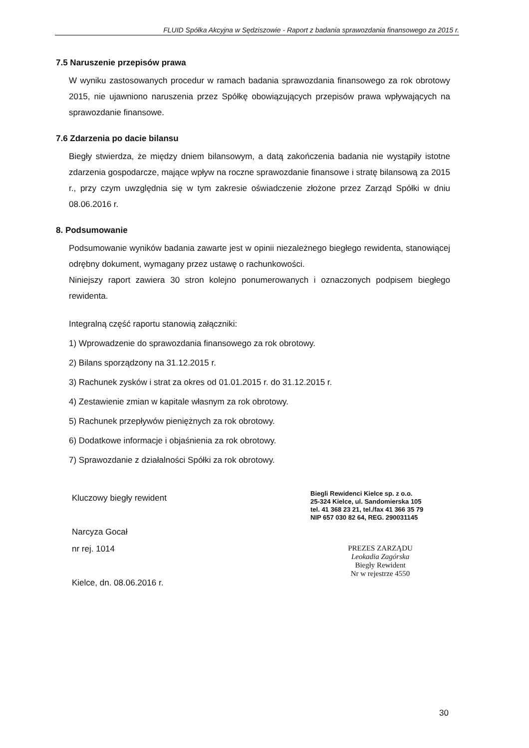FLUID Spółka Akcyjna w Sędziszowie - Raport z badania sprawozdania finansowego za 2015 r.
7.5 Naruszenie przepisów prawa
W wyniku zastosowanych procedur w ramach badania sprawozdania finansowego za rok obrotowy 2015, nie ujawniono naruszenia przez Spółkę obowiązujących przepisów prawa wpływających na sprawozdanie finansowe.
7.6 Zdarzenia po dacie bilansu
Biegły stwierdza, że między dniem bilansowym, a datą zakończenia badania nie wystąpiły istotne zdarzenia gospodarcze, mające wpływ na roczne sprawozdanie finansowe i stratę bilansową za 2015 r., przy czym uwzględnia się w tym zakresie oświadczenie złożone przez Zarząd Spółki w dniu 08.06.2016 r.
8. Podsumowanie
Podsumowanie wyników badania zawarte jest w opinii niezależnego biegłego rewidenta, stanowiącej odrębny dokument, wymagany przez ustawę o rachunkowości.
Niniejszy raport zawiera 30 stron kolejno ponumerowanych i oznaczonych podpisem biegłego rewidenta.
Integralną część raportu stanowią załączniki:
1) Wprowadzenie do sprawozdania finansowego za rok obrotowy.
2) Bilans sporządzony na 31.12.2015 r.
3) Rachunek zysków i strat za okres od 01.01.2015 r. do 31.12.2015 r.
4) Zestawienie zmian w kapitale własnym za rok obrotowy.
5) Rachunek przepływów pieniężnych za rok obrotowy.
6) Dodatkowe informacje i objaśnienia za rok obrotowy.
7) Sprawozdanie z działalności Spółki za rok obrotowy.
Kluczowy biegły rewident
Narcyza Gocał
nr rej. 1014
Kielce, dn. 08.06.2016 r.
Biegli Rewidenci Kielce sp. z o.o.
25-324 Kielce, ul. Sandomierska 105
tel. 41 368 23 21, tel./fax 41 366 35 79
NIP 657 030 82 64, REG. 290031145
PREZES ZARZĄDU
Leokadia Zagórska
Biegły Rewident
Nr w rejestrze 4550
30